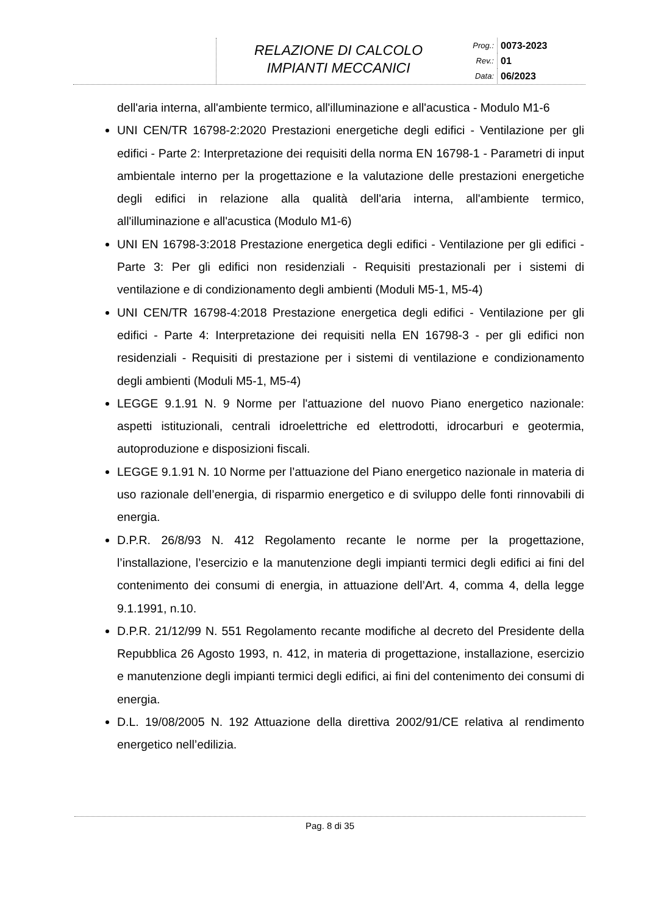RELAZIONE DI CALCOLO
IMPIANTI MECCANICI
| Prog.: | 0073-2023 |
| Rev.: | 01 |
| Data: | 06/2023 |
dell'aria interna, all'ambiente termico, all'illuminazione e all'acustica - Modulo M1-6
UNI CEN/TR 16798-2:2020 Prestazioni energetiche degli edifici - Ventilazione per gli edifici - Parte 2: Interpretazione dei requisiti della norma EN 16798-1 - Parametri di input ambientale interno per la progettazione e la valutazione delle prestazioni energetiche degli edifici in relazione alla qualità dell'aria interna, all'ambiente termico, all'illuminazione e all'acustica (Modulo M1-6)
UNI EN 16798-3:2018 Prestazione energetica degli edifici - Ventilazione per gli edifici - Parte 3: Per gli edifici non residenziali - Requisiti prestazionali per i sistemi di ventilazione e di condizionamento degli ambienti (Moduli M5-1, M5-4)
UNI CEN/TR 16798-4:2018 Prestazione energetica degli edifici - Ventilazione per gli edifici - Parte 4: Interpretazione dei requisiti nella EN 16798-3 - per gli edifici non residenziali - Requisiti di prestazione per i sistemi di ventilazione e condizionamento degli ambienti (Moduli M5-1, M5-4)
LEGGE 9.1.91 N. 9 Norme per l'attuazione del nuovo Piano energetico nazionale: aspetti istituzionali, centrali idroelettriche ed elettrodotti, idrocarburi e geotermia, autoproduzione e disposizioni fiscali.
LEGGE 9.1.91 N. 10 Norme per l’attuazione del Piano energetico nazionale in materia di uso razionale dell’energia, di risparmio energetico e di sviluppo delle fonti rinnovabili di energia.
D.P.R. 26/8/93 N. 412 Regolamento recante le norme per la progettazione, l’installazione, l’esercizio e la manutenzione degli impianti termici degli edifici ai fini del contenimento dei consumi di energia, in attuazione dell’Art. 4, comma 4, della legge 9.1.1991, n.10.
D.P.R. 21/12/99 N. 551 Regolamento recante modifiche al decreto del Presidente della Repubblica 26 Agosto 1993, n. 412, in materia di progettazione, installazione, esercizio e manutenzione degli impianti termici degli edifici, ai fini del contenimento dei consumi di energia.
D.L. 19/08/2005 N. 192 Attuazione della direttiva 2002/91/CE relativa al rendimento energetico nell’edilizia.
Pag. 8 di 35